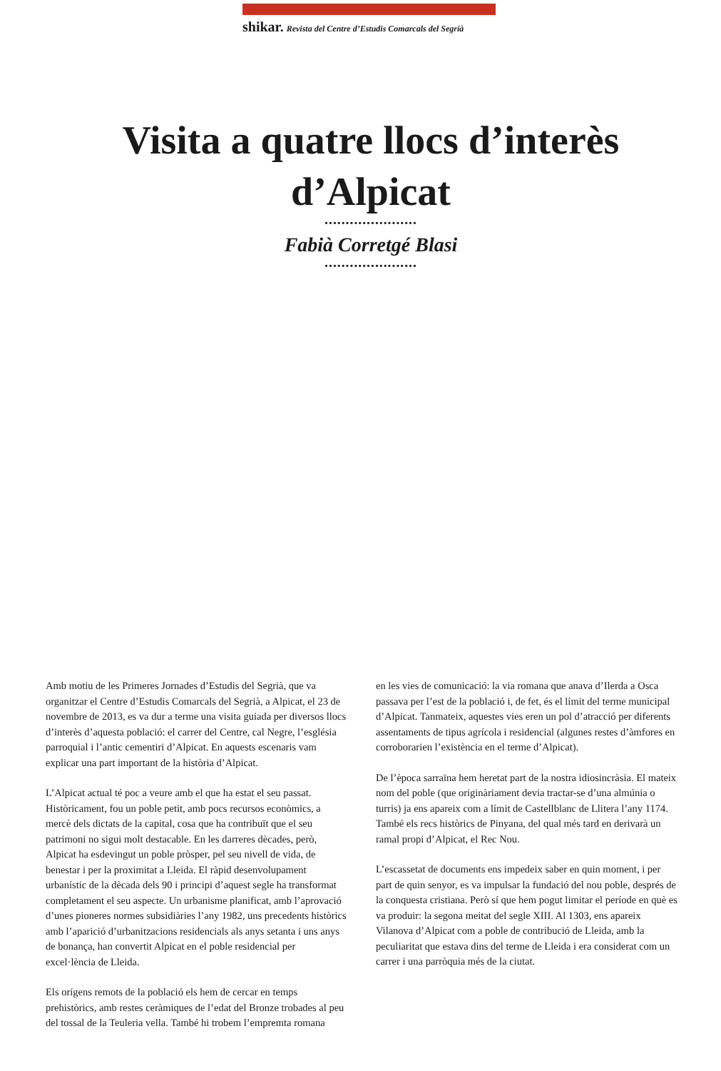shikar. Revista del Centre d’Estudis Comarcals del Segrià
Visita a quatre llocs d’interès d’Alpicat
••••••••••••••••••••••
Fabià Corretgé Blasi
••••••••••••••••••••••
Amb motiu de les Primeres Jornades d’Estudis del Segrià, que va organitzar el Centre d’Estudis Comarcals del Segrià, a Alpicat, el 23 de novembre de 2013, es va dur a terme una visita guiada per diversos llocs d’interès d’aquesta població: el carrer del Centre, cal Negre, l’església parroquial i l’antic cementiri d’Alpicat. En aquests escenaris vam explicar una part important de la història d’Alpicat.
L’Alpicat actual té poc a veure amb el que ha estat el seu passat. Històricament, fou un poble petit, amb pocs recursos econòmics, a mercè dels dictats de la capital, cosa que ha contribuït que el seu patrimoni no sigui molt destacable. En les darreres dècades, però, Alpicat ha esdevingut un poble pròsper, pel seu nivell de vida, de benestar i per la proximitat a Lleida. El ràpid desenvolupament urbanístic de la dècada dels 90 i principi d’aquest segle ha transformat completament el seu aspecte. Un urbanisme planificat, amb l’aprovació d’unes pioneres normes subsidiàries l’any 1982, uns precedents històrics amb l’aparició d’urbanitzacions residencials als anys setanta i uns anys de bonança, han convertit Alpicat en el poble residencial per excel·lència de Lleida.
Els orígens remots de la població els hem de cercar en temps prehistòrics, amb restes ceràmiques de l’edat del Bronze trobades al peu del tossal de la Teuleria vella. També hi trobem l’empremta romana
en les vies de comunicació: la via romana que anava d’Ilerda a Osca passava per l’est de la població i, de fet, és el límit del terme municipal d’Alpicat. Tanmateix, aquestes vies eren un pol d’atracció per diferents assentaments de tipus agrícola i residencial (algunes restes d’àmfores en corroborarien l’existència en el terme d’Alpicat).
De l’època sarraïna hem heretat part de la nostra idiosincràsia. El mateix nom del poble (que originàriament devia tractar-se d’una almúnia o turris) ja ens apareix com a límit de Castellblanc de Llitera l’any 1174. També els recs històrics de Pinyana, del qual més tard en derivarà un ramal propi d’Alpicat, el Rec Nou.
L’escassetat de documents ens impedeix saber en quin moment, i per part de quin senyor, es va impulsar la fundació del nou poble, després de la conquesta cristiana. Però sí que hem pogut limitar el període en què es va produir: la segona meitat del segle XIII. Al 1303, ens apareix Vilanova d’Alpicat com a poble de contribució de Lleida, amb la peculiaritat que estava dins del terme de Lleida i era considerat com un carrer i una parròquia més de la ciutat.